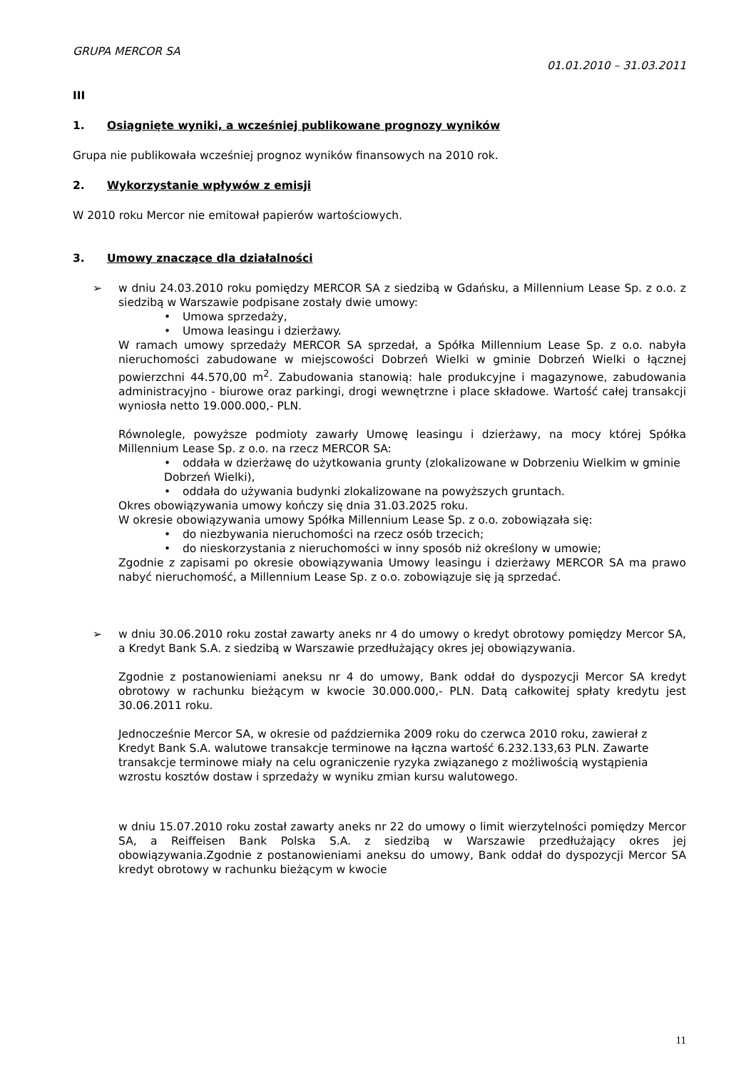GRUPA MERCOR SA
01.01.2010 – 31.03.2011
III
1. Osiągnięte wyniki, a wcześniej publikowane prognozy wyników
Grupa nie publikowała wcześniej prognoz wyników finansowych na 2010 rok.
2. Wykorzystanie wpływów z emisji
W 2010 roku Mercor nie emitował papierów wartościowych.
3. Umowy znaczące dla działalności
➢
w dniu 24.03.2010 roku pomiędzy MERCOR SA z siedzibą w Gdańsku, a Millennium Lease Sp. z o.o. z siedzibą w Warszawie podpisane zostały dwie umowy:
• Umowa sprzedaży,
• Umowa leasingu i dzierżawy.
W ramach umowy sprzedaży MERCOR SA sprzedał, a Spółka Millennium Lease Sp. z o.o. nabyła nieruchomości zabudowane w miejscowości Dobrzeń Wielki w gminie Dobrzeń Wielki o łącznej powierzchni 44.570,00 m<sup>2</sup>. Zabudowania stanowią: hale produkcyjne i magazynowe, zabudowania administracyjno - biurowe oraz parkingi, drogi wewnętrzne i place składowe. Wartość całej transakcji wyniosła netto 19.000.000,- PLN.
Równolegle, powyższe podmioty zawarły Umowę leasingu i dzierżawy, na mocy której Spółka Millennium Lease Sp. z o.o. na rzecz MERCOR SA:
• oddała w dzierżawę do użytkowania grunty (zlokalizowane w Dobrzeniu Wielkim w gminie Dobrzeń Wielki),
• oddała do używania budynki zlokalizowane na powyższych gruntach.
Okres obowiązywania umowy kończy się dnia 31.03.2025 roku.
W okresie obowiązywania umowy Spółka Millennium Lease Sp. z o.o. zobowiązała się:
• do niezbywania nieruchomości na rzecz osób trzecich;
• do nieskorzystania z nieruchomości w inny sposób niż określony w umowie;
Zgodnie z zapisami po okresie obowiązywania Umowy leasingu i dzierżawy MERCOR SA ma prawo nabyć nieruchomość, a Millennium Lease Sp. z o.o. zobowiązuje się ją sprzedać.
➢
w dniu 30.06.2010 roku został zawarty aneks nr 4 do umowy o kredyt obrotowy pomiędzy Mercor SA, a Kredyt Bank S.A. z siedzibą w Warszawie przedłużający okres jej obowiązywania.
Zgodnie z postanowieniami aneksu nr 4 do umowy, Bank oddał do dyspozycji Mercor SA kredyt obrotowy w rachunku bieżącym w kwocie 30.000.000,- PLN. Datą całkowitej spłaty kredytu jest 30.06.2011 roku.
Jednocześnie Mercor SA, w okresie od października 2009 roku do czerwca 2010 roku, zawierał z Kredyt Bank S.A. walutowe transakcje terminowe na łączna wartość 6.232.133,63 PLN. Zawarte transakcje terminowe miały na celu ograniczenie ryzyka związanego z możliwością wystąpienia wzrostu kosztów dostaw i sprzedaży w wyniku zmian kursu walutowego.
w dniu 15.07.2010 roku został zawarty aneks nr 22 do umowy o limit wierzytelności pomiędzy Mercor SA, a Reiffeisen Bank Polska S.A. z siedzibą w Warszawie przedłużający okres jej obowiązywania.Zgodnie z postanowieniami aneksu do umowy, Bank oddał do dyspozycji Mercor SA kredyt obrotowy w rachunku bieżącym w kwocie
11